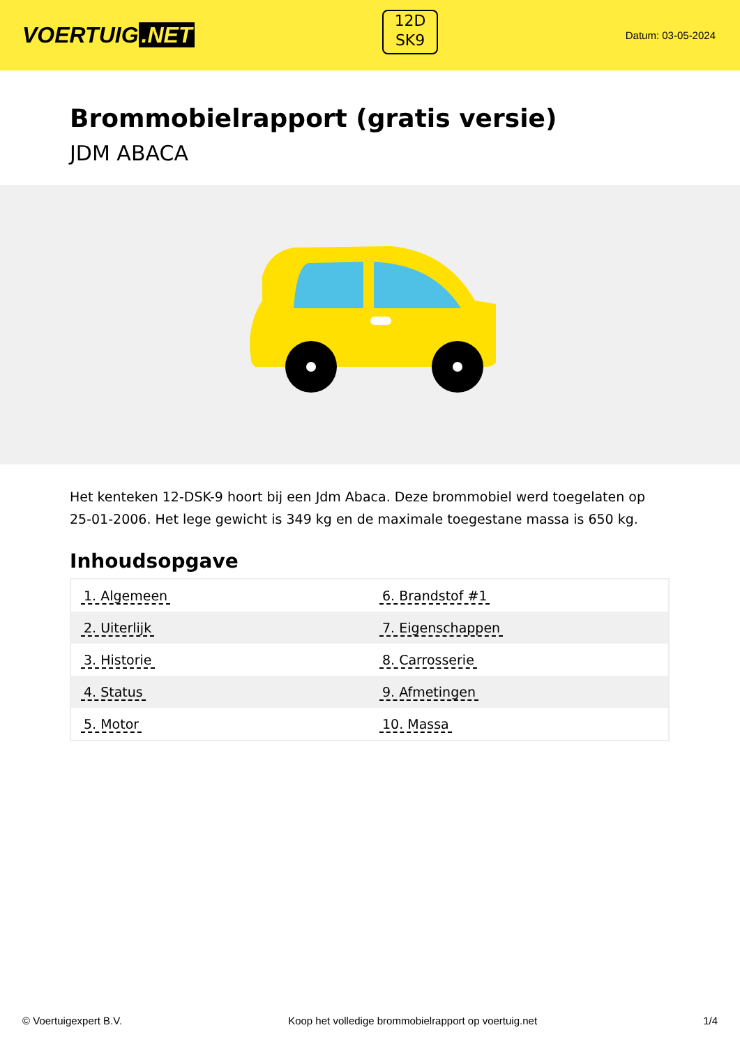VOERTUIG.NET
12D
SK9
Datum: 03-05-2024
Brommobielrapport (gratis versie)
JDM ABACA
Het kenteken 12-DSK-9 hoort bij een Jdm Abaca. Deze brommobiel werd toegelaten op 25-01-2006. Het lege gewicht is 349 kg en de maximale toegestane massa is 650 kg.
Inhoudsopgave
| 1. Algemeen | 6. Brandstof #1 |
| 2. Uiterlijk | 7. Eigenschappen |
| 3. Historie | 8. Carrosserie |
| 4. Status | 9. Afmetingen |
| 5. Motor | 10. Massa |
© Voertuigexpert B.V. Koop het volledige brommobielrapport op voertuig.net 1/4